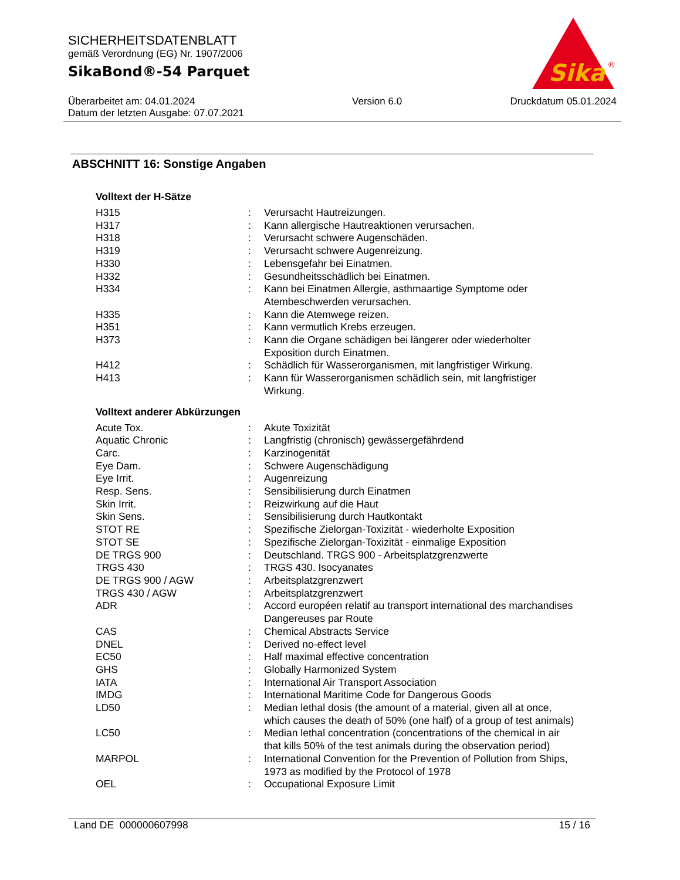SICHERHEITSDATENBLATT
gemäß Verordnung (EG) Nr. 1907/2006
SikaBond®-54 Parquet
Sika
®
Überarbeitet am: 04.01.2024
Datum der letzten Ausgabe: 07.07.2021
Version 6.0 Druckdatum 05.01.2024
ABSCHNITT 16: Sonstige Angaben
Volltext der H-Sätze
| H315 | : | Verursacht Hautreizungen. |
| H317 | : | Kann allergische Hautreaktionen verursachen. |
| H318 | : | Verursacht schwere Augenschäden. |
| H319 | : | Verursacht schwere Augenreizung. |
| H330 | : | Lebensgefahr bei Einatmen. |
| H332 | : | Gesundheitsschädlich bei Einatmen. |
| H334 | : | Kann bei Einatmen Allergie, asthmaartige Symptome oder Atembeschwerden verursachen. |
| H335 | : | Kann die Atemwege reizen. |
| H351 | : | Kann vermutlich Krebs erzeugen. |
| H373 | : | Kann die Organe schädigen bei längerer oder wiederholter Exposition durch Einatmen. |
| H412 | : | Schädlich für Wasserorganismen, mit langfristiger Wirkung. |
| H413 | : | Kann für Wasserorganismen schädlich sein, mit langfristiger Wirkung. |
Volltext anderer Abkürzungen
| Acute Tox. | : | Akute Toxizität |
| Aquatic Chronic | : | Langfristig (chronisch) gewässergefährdend |
| Carc. | : | Karzinogenität |
| Eye Dam. | : | Schwere Augenschädigung |
| Eye Irrit. | : | Augenreizung |
| Resp. Sens. | : | Sensibilisierung durch Einatmen |
| Skin Irrit. | : | Reizwirkung auf die Haut |
| Skin Sens. | : | Sensibilisierung durch Hautkontakt |
| STOT RE | : | Spezifische Zielorgan-Toxizität - wiederholte Exposition |
| STOT SE | : | Spezifische Zielorgan-Toxizität - einmalige Exposition |
| DE TRGS 900 | : | Deutschland. TRGS 900 - Arbeitsplatzgrenzwerte |
| TRGS 430 | : | TRGS 430. Isocyanates |
| DE TRGS 900 / AGW | : | Arbeitsplatzgrenzwert |
| TRGS 430 / AGW | : | Arbeitsplatzgrenzwert |
| ADR | : | Accord européen relatif au transport international des marchandises Dangereuses par Route |
| CAS | : | Chemical Abstracts Service |
| DNEL | : | Derived no-effect level |
| EC50 | : | Half maximal effective concentration |
| GHS | : | Globally Harmonized System |
| IATA | : | International Air Transport Association |
| IMDG | : | International Maritime Code for Dangerous Goods |
| LD50 | : | Median lethal dosis (the amount of a material, given all at once, which causes the death of 50% (one half) of a group of test animals) |
| LC50 | : | Median lethal concentration (concentrations of the chemical in air that kills 50% of the test animals during the observation period) |
| MARPOL | : | International Convention for the Prevention of Pollution from Ships, 1973 as modified by the Protocol of 1978 |
| OEL | : | Occupational Exposure Limit |
Land DE 000000607998 15 / 16